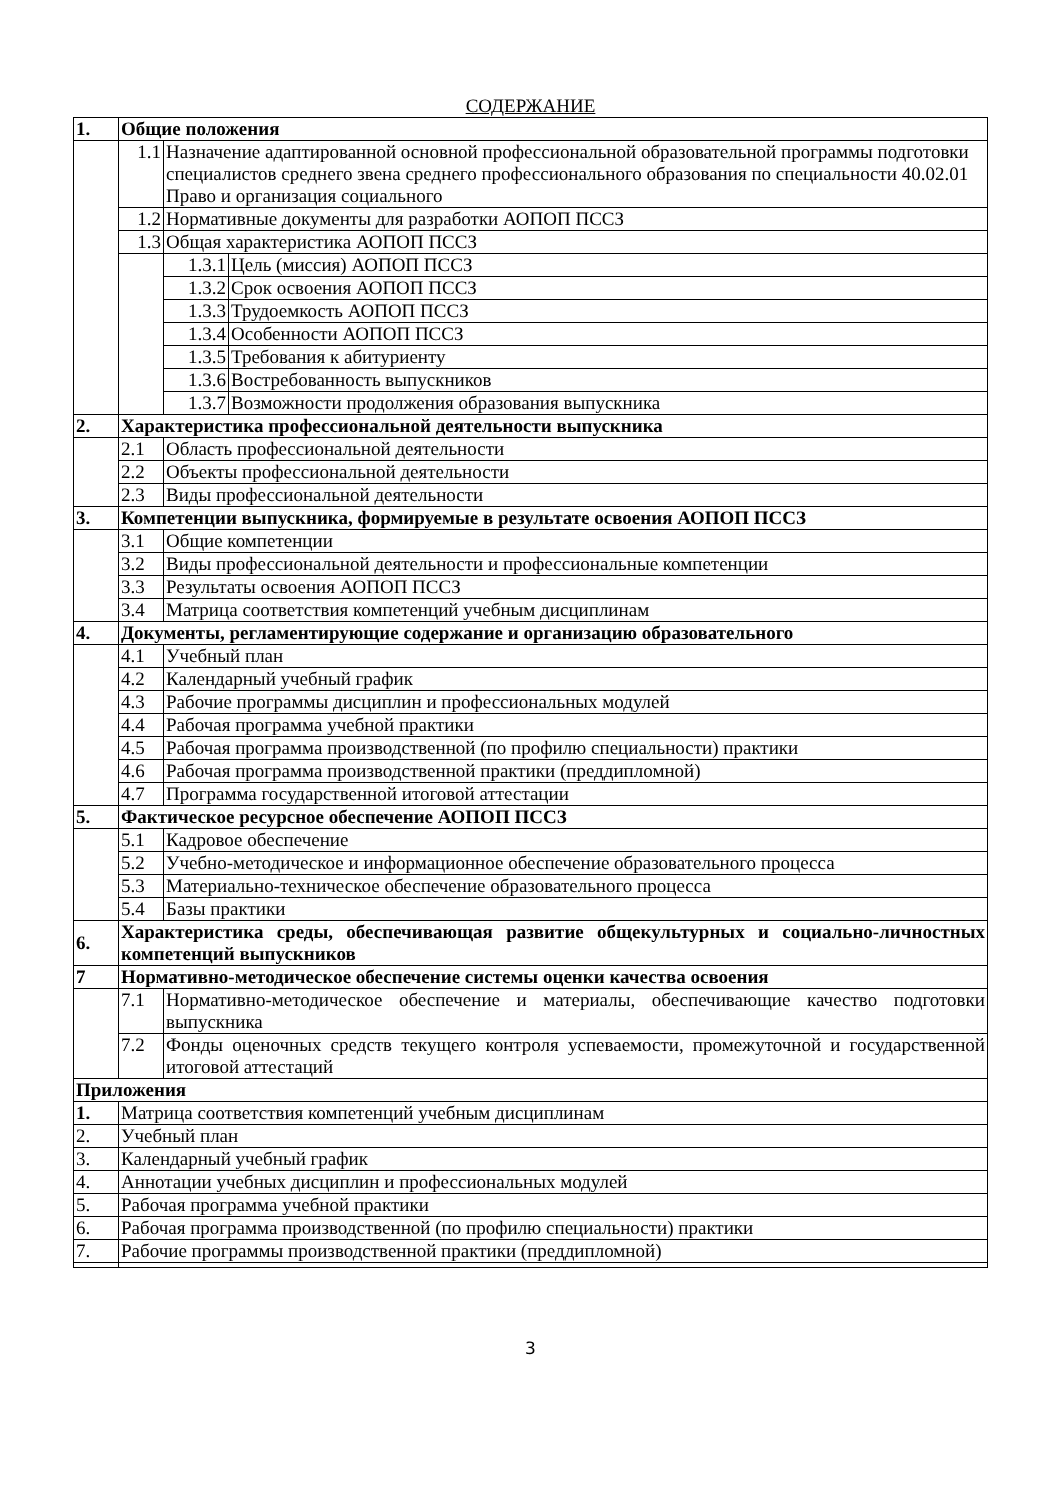СОДЕРЖАНИЕ
| 1. | Общие положения | | |
| | 1.1 | Назначение адаптированной основной профессиональной образовательной программы подготовки специалистов среднего звена среднего профессионального образования по специальности 40.02.01 Право и организация социального | |
| | 1.2 | Нормативные документы для разработки АОПОП ПССЗ | |
| | 1.3 | Общая характеристика АОПОП ПССЗ | |
| | | 1.3.1 | Цель (миссия) АОПОП ПССЗ |
| | | 1.3.2 | Срок освоения АОПОП ПССЗ |
| | | 1.3.3 | Трудоемкость АОПОП ПССЗ |
| | | 1.3.4 | Особенности АОПОП ПССЗ |
| | | 1.3.5 | Требования к абитуриенту |
| | | 1.3.6 | Востребованность выпускников |
| | | 1.3.7 | Возможности продолжения образования выпускника |
| 2. | Характеристика профессиональной деятельности выпускника | | |
| | 2.1 | Область профессиональной деятельности | |
| | 2.2 | Объекты профессиональной деятельности | |
| | 2.3 | Виды профессиональной деятельности | |
| 3. | Компетенции выпускника, формируемые в результате освоения АОПОП ПССЗ | | |
| | 3.1 | Общие компетенции | |
| | 3.2 | Виды профессиональной деятельности и профессиональные компетенции | |
| | 3.3 | Результаты освоения АОПОП ПССЗ | |
| | 3.4 | Матрица соответствия компетенций учебным дисциплинам | |
| 4. | Документы, регламентирующие содержание и организацию образовательного | | |
| | 4.1 | Учебный план | |
| | 4.2 | Календарный учебный график | |
| | 4.3 | Рабочие программы дисциплин и профессиональных модулей | |
| | 4.4 | Рабочая программа учебной практики | |
| | 4.5 | Рабочая программа производственной (по профилю специальности) практики | |
| | 4.6 | Рабочая программа производственной практики (преддипломной) | |
| | 4.7 | Программа государственной итоговой аттестации | |
| 5. | Фактическое ресурсное обеспечение АОПОП ПССЗ | | |
| | 5.1 | Кадровое обеспечение | |
| | 5.2 | Учебно-методическое и информационное обеспечение образовательного процесса | |
| | 5.3 | Материально-техническое обеспечение образовательного процесса | |
| | 5.4 | Базы практики | |
| 6. | Характеристика среды, обеспечивающая развитие общекультурных и социально-личностных компетенций выпускников | | |
| 7 | Нормативно-методическое обеспечение системы оценки качества освоения | | |
| | 7.1 | Нормативно-методическое обеспечение и материалы, обеспечивающие качество подготовки выпускника | |
| | 7.2 | Фонды оценочных средств текущего контроля успеваемости, промежуточной и государственной итоговой аттестаций | |
| Приложения | | | |
| 1. | Матрица соответствия компетенций учебным дисциплинам | | |
| 2. | Учебный план | | |
| 3. | Календарный учебный график | | |
| 4. | Аннотации учебных дисциплин и профессиональных модулей | | |
| 5. | Рабочая программа учебной практики | | |
| 6. | Рабочая программа производственной (по профилю специальности) практики | | |
| 7. | Рабочие программы производственной практики (преддипломной) | | |
3